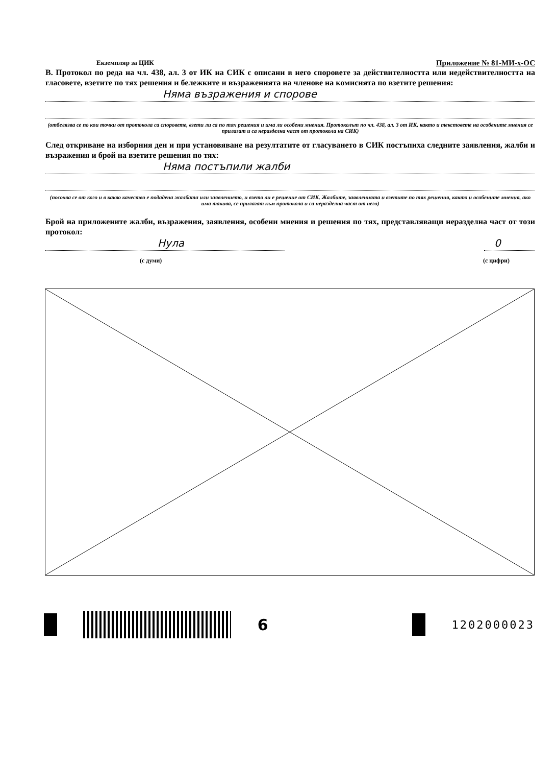Екземпляр за ЦИК Приложение № 81-МИ-х-ОС
В. Протокол по реда на чл. 438, ал. 3 от ИК на СИК с описани в него споровете за действителността или недействителността на гласовете, взетите по тях решения и бележките и възраженията на членове на комисията по взетите решения:
Няма възражения и спорове
(отбелязва се по кои точки от протокола са споровете, взети ли са по тях решения и има ли особени мнения. Протоколът по чл. 438, ал. 3 от ИК, както и текстовете на особените мнения се прилагат и са неразделна част от протокола на СИК)
След откриване на изборния ден и при установяване на резултатите от гласуването в СИК постъпиха следните заявления, жалби и възражения и брой на взетите решения по тях:
Няма постъпили жалби
(посочва се от кого и в какво качество е подадена жалбата или заявлението, и взето ли е решение от СИК. Жалбите, заявленията и взетите по тях решения, както и особените мнения, ако има такива, се прилагат към протокола и са неразделна част от него)
Брой на приложените жалби, възражения, заявления, особени мнения и решения по тях, представляващи неразделна част от този протокол:
Нула 0
(с думи) (с цифри)
6
1202000023